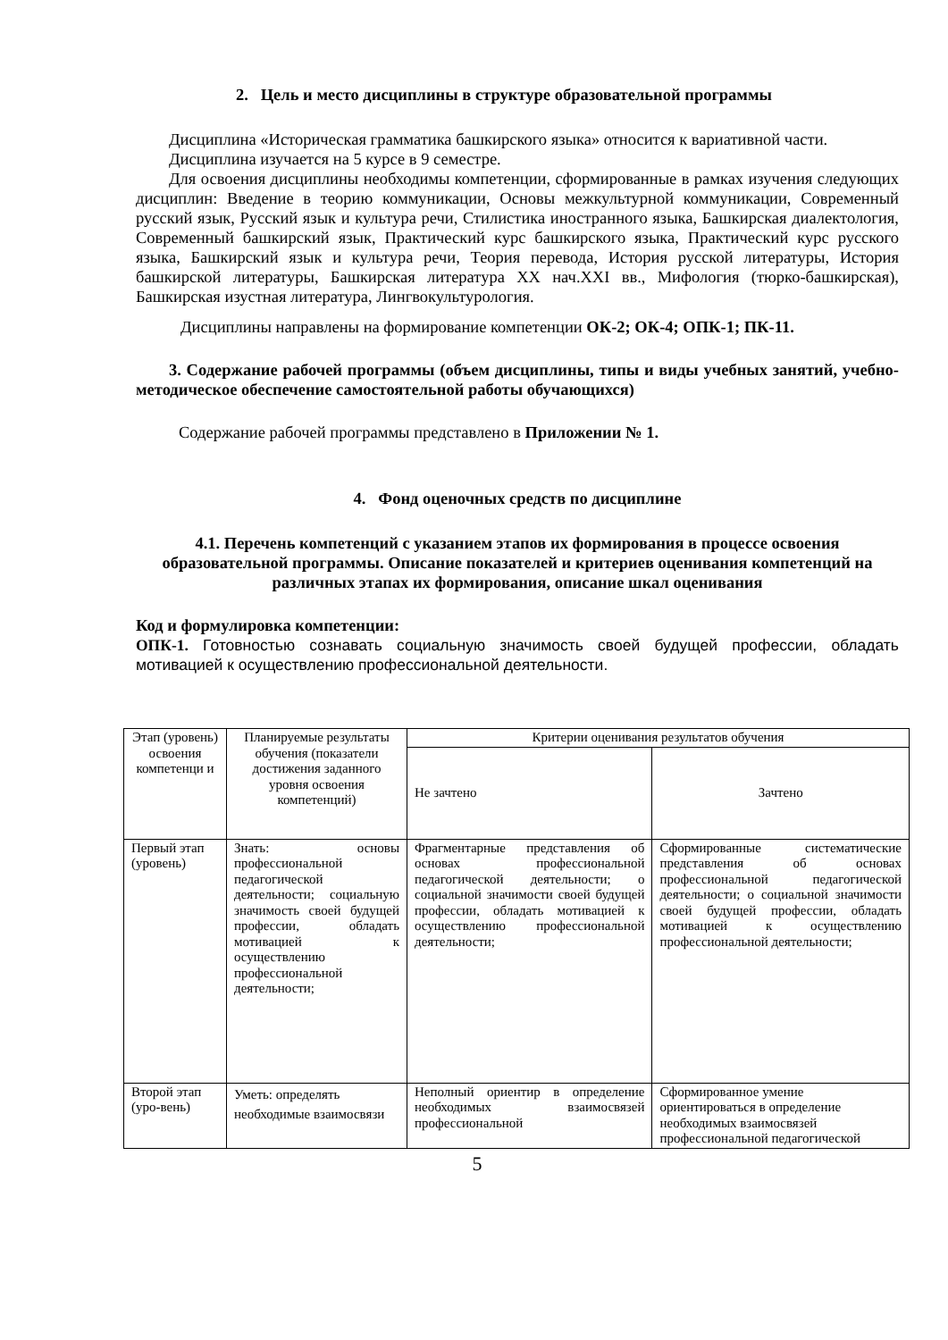2. Цель и место дисциплины в структуре образовательной программы
Дисциплина «Историческая грамматика башкирского языка» относится к вариативной части.
Дисциплина изучается на 5 курсе в 9 семестре.
Для освоения дисциплины необходимы компетенции, сформированные в рамках изучения следующих дисциплин: Введение в теорию коммуникации, Основы межкультурной коммуникации, Современный русский язык, Русский язык и культура речи, Стилистика иностранного языка, Башкирская диалектология, Современный башкирский язык, Практический курс башкирского языка, Практический курс русского языка, Башкирский язык и культура речи, Теория перевода, История русской литературы, История башкирской литературы, Башкирская литература XX нач.XXI вв., Мифология (тюрко-башкирская), Башкирская изустная литература, Лингвокультурология.
Дисциплины направлены на формирование компетенции ОК-2; ОК-4; ОПК-1; ПК-11.
3. Содержание рабочей программы (объем дисциплины, типы и виды учебных занятий, учебно-методическое обеспечение самостоятельной работы обучающихся)
Содержание рабочей программы представлено в Приложении № 1.
4. Фонд оценочных средств по дисциплине
4.1. Перечень компетенций с указанием этапов их формирования в процессе освоения образовательной программы. Описание показателей и критериев оценивания компетенций на различных этапах их формирования, описание шкал оценивания
Код и формулировка компетенции:
ОПК-1. Готовностью сознавать социальную значимость своей будущей профессии, обладать мотивацией к осуществлению профессиональной деятельности.
| Этап (уровень) освоения компетенци и | Планируемые результаты обучения (показатели достижения заданного уровня освоения компетенций) | Критерии оценивания результатов обучения | |
| --- | --- | --- | --- |
| | | Не зачтено | Зачтено |
| Первый этап (уровень) | Знать: основы профессиональной педагогической деятельности; социальную значимость своей будущей профессии, обладать мотивацией к осуществлению профессиональной деятельности; | Фрагментарные представления об основах профессиональной педагогической деятельности; о социальной значимости своей будущей профессии, обладать мотивацией к осуществлению профессиональной деятельности; | Сформированные систематические представления об основах профессиональной педагогической деятельности; о социальной значимости своей будущей профессии, обладать мотивацией к осуществлению профессиональной деятельности; |
| Второй этап (уро-вень) | Уметь: определять необходимые взаимосвязи | Неполный ориентир в определение необходимых взаимосвязей профессиональной | Сформированное умение ориентироваться в определение необходимых взаимосвязей профессиональной педагогической |
5